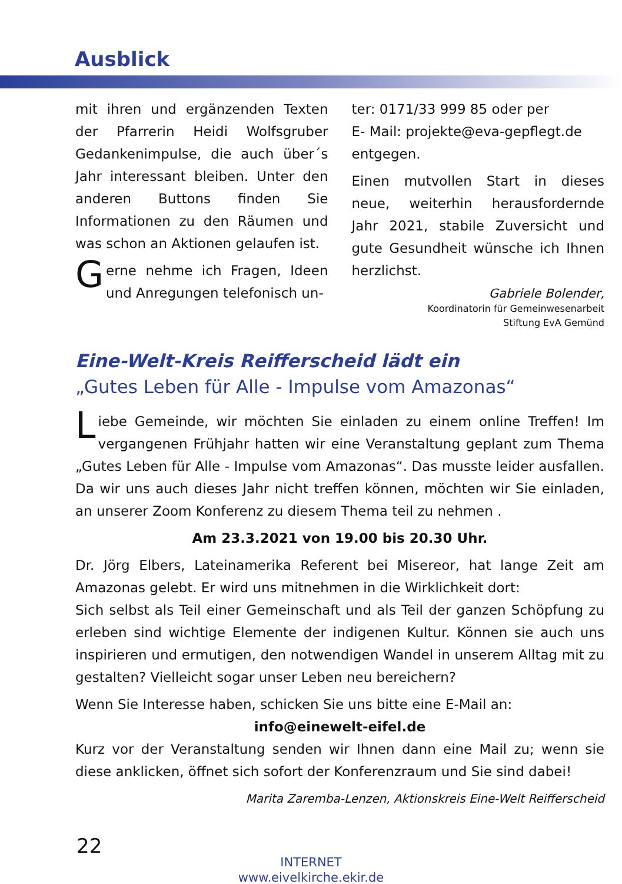Ausblick
mit ihren und ergänzenden Texten der Pfarrerin Heidi Wolfsgruber Gedankenimpulse, die auch über´s Jahr interessant bleiben. Unter den anderen Buttons finden Sie Informationen zu den Räumen und was schon an Aktionen gelaufen ist.
Gerne nehme ich Fragen, Ideen und Anregungen telefonisch un-
ter: 0171/33 999 85 oder per
E- Mail: projekte@eva-gepflegt.de
entgegen.
Einen mutvollen Start in dieses neue, weiterhin herausfordernde Jahr 2021, stabile Zuversicht und gute Gesundheit wünsche ich Ihnen herzlichst.
Gabriele Bolender,
Koordinatorin für Gemeinwesenarbeit
Stiftung EvA Gemünd
Eine-Welt-Kreis Reifferscheid lädt ein
„Gutes Leben für Alle - Impulse vom Amazonas“
Liebe Gemeinde, wir möchten Sie einladen zu einem online Treffen! Im vergangenen Frühjahr hatten wir eine Veranstaltung geplant zum Thema „Gutes Leben für Alle - Impulse vom Amazonas“. Das musste leider ausfallen. Da wir uns auch dieses Jahr nicht treffen können, möchten wir Sie einladen, an unserer Zoom Konferenz zu diesem Thema teil zu nehmen .
Am 23.3.2021 von 19.00 bis 20.30 Uhr.
Dr. Jörg Elbers, Lateinamerika Referent bei Misereor, hat lange Zeit am Amazonas gelebt. Er wird uns mitnehmen in die Wirklichkeit dort:
Sich selbst als Teil einer Gemeinschaft und als Teil der ganzen Schöpfung zu erleben sind wichtige Elemente der indigenen Kultur. Können sie auch uns inspirieren und ermutigen, den notwendigen Wandel in unserem Alltag mit zu gestalten? Vielleicht sogar unser Leben neu bereichern?
Wenn Sie Interesse haben, schicken Sie uns bitte eine E-Mail an:
info@einewelt-eifel.de
Kurz vor der Veranstaltung senden wir Ihnen dann eine Mail zu; wenn sie diese anklicken, öffnet sich sofort der Konferenzraum und Sie sind dabei!
Marita Zaremba-Lenzen, Aktionskreis Eine-Welt Reifferscheid
22
INTERNET
www.eivelkirche.ekir.de